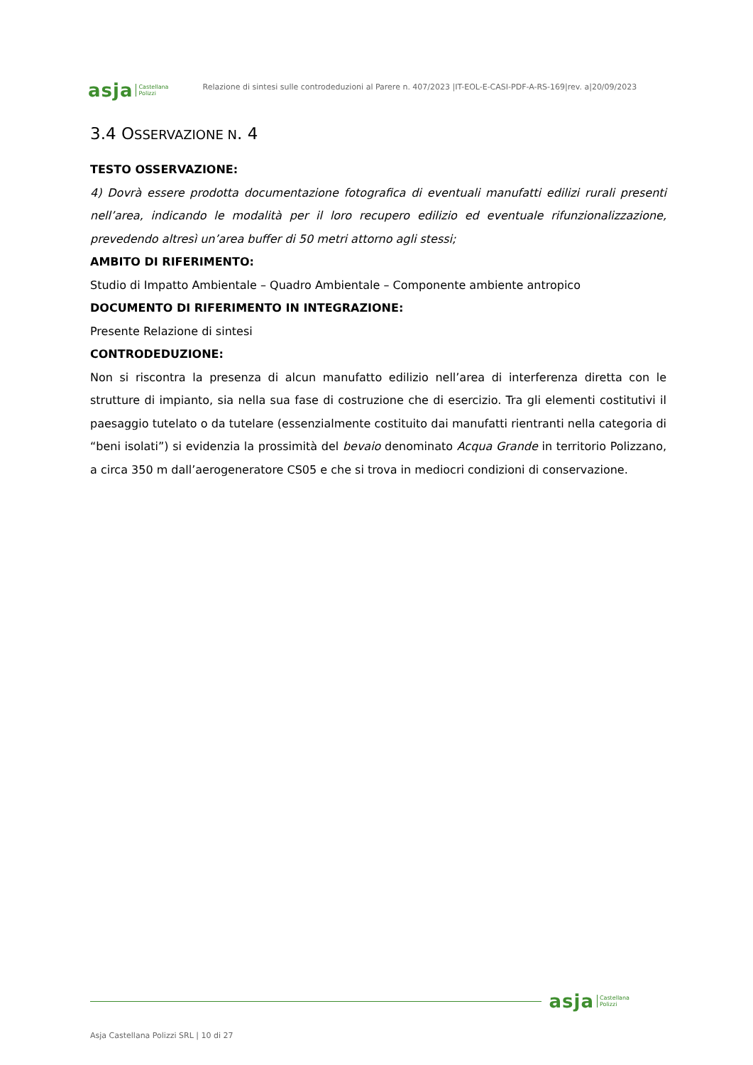asja Castellana
Polizzi
Relazione di sintesi sulle controdeduzioni al Parere n. 407/2023 |IT-EOL-E-CASI-PDF-A-RS-169|rev. a|20/09/2023
3.4 OSSERVAZIONE N. 4
TESTO OSSERVAZIONE:
4) Dovrà essere prodotta documentazione fotografica di eventuali manufatti edilizi rurali presenti nell’area, indicando le modalità per il loro recupero edilizio ed eventuale rifunzionalizzazione, prevedendo altresì un’area buffer di 50 metri attorno agli stessi;
AMBITO DI RIFERIMENTO:
Studio di Impatto Ambientale – Quadro Ambientale – Componente ambiente antropico
DOCUMENTO DI RIFERIMENTO IN INTEGRAZIONE:
Presente Relazione di sintesi
CONTRODEDUZIONE:
Non si riscontra la presenza di alcun manufatto edilizio nell’area di interferenza diretta con le strutture di impianto, sia nella sua fase di costruzione che di esercizio. Tra gli elementi costitutivi il paesaggio tutelato o da tutelare (essenzialmente costituito dai manufatti rientranti nella categoria di “beni isolati”) si evidenzia la prossimità del bevaio denominato Acqua Grande in territorio Polizzano, a circa 350 m dall’aerogeneratore CS05 e che si trova in mediocri condizioni di conservazione.
asja Castellana
Polizzi
Asja Castellana Polizzi SRL | 10 di 27